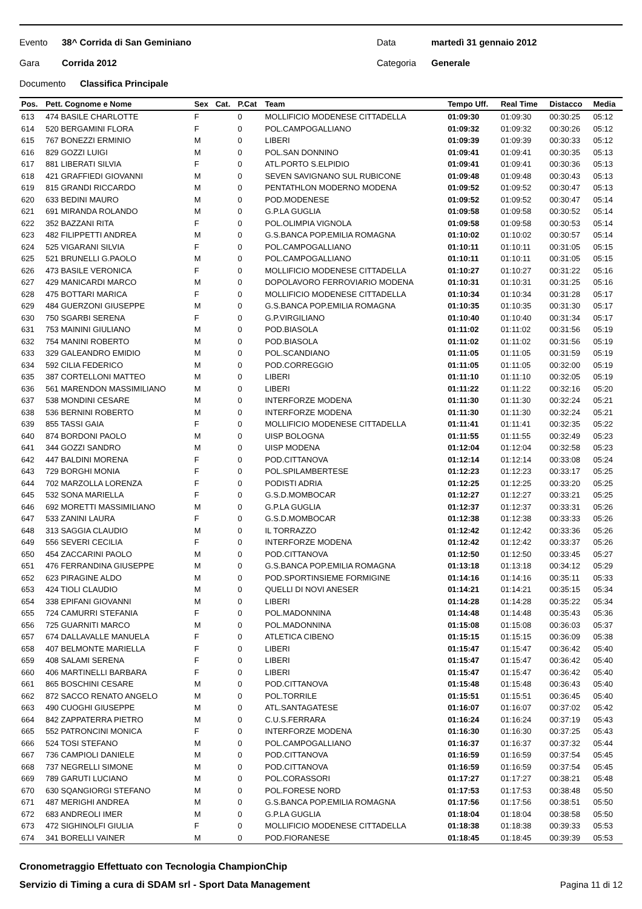Evento 38^ Corrida di San Geminiano Data martedì 31 gennaio 2012
Gara Corrida 2012 Categoria Generale
Documento Classifica Principale
| Pos. | Pett. Cognome e Nome | Sex | Cat. | P.Cat | Team | Tempo Uff. | Real Time | Distacco | Media |
| --- | --- | --- | --- | --- | --- | --- | --- | --- | --- |
| 613 | 474 BASILE CHARLOTTE | F | | 0 | MOLLIFICIO MODENESE CITTADELLA | 01:09:30 | 01:09:30 | 00:30:25 | 05:12 |
| 614 | 520 BERGAMINI FLORA | F | | 0 | POL.CAMPOGALLIANO | 01:09:32 | 01:09:32 | 00:30:26 | 05:12 |
| 615 | 767 BONEZZI ERMINIO | M | | 0 | LIBERI | 01:09:39 | 01:09:39 | 00:30:33 | 05:12 |
| 616 | 829 GOZZI LUIGI | M | | 0 | POL.SAN DONNINO | 01:09:41 | 01:09:41 | 00:30:35 | 05:13 |
| 617 | 881 LIBERATI SILVIA | F | | 0 | ATL.PORTO S.ELPIDIO | 01:09:41 | 01:09:41 | 00:30:36 | 05:13 |
| 618 | 421 GRAFFIEDI GIOVANNI | M | | 0 | SEVEN SAVIGNANO SUL RUBICONE | 01:09:48 | 01:09:48 | 00:30:43 | 05:13 |
| 619 | 815 GRANDI RICCARDO | M | | 0 | PENTATHLON MODERNO MODENA | 01:09:52 | 01:09:52 | 00:30:47 | 05:13 |
| 620 | 633 BEDINI MAURO | M | | 0 | POD.MODENESE | 01:09:52 | 01:09:52 | 00:30:47 | 05:14 |
| 621 | 691 MIRANDA ROLANDO | M | | 0 | G.P.LA GUGLIA | 01:09:58 | 01:09:58 | 00:30:52 | 05:14 |
| 622 | 352 BAZZANI RITA | F | | 0 | POL.OLIMPIA VIGNOLA | 01:09:58 | 01:09:58 | 00:30:53 | 05:14 |
| 623 | 482 FILIPPETTI ANDREA | M | | 0 | G.S.BANCA POP.EMILIA ROMAGNA | 01:10:02 | 01:10:02 | 00:30:57 | 05:14 |
| 624 | 525 VIGARANI SILVIA | F | | 0 | POL.CAMPOGALLIANO | 01:10:11 | 01:10:11 | 00:31:05 | 05:15 |
| 625 | 521 BRUNELLI G.PAOLO | M | | 0 | POL.CAMPOGALLIANO | 01:10:11 | 01:10:11 | 00:31:05 | 05:15 |
| 626 | 473 BASILE VERONICA | F | | 0 | MOLLIFICIO MODENESE CITTADELLA | 01:10:27 | 01:10:27 | 00:31:22 | 05:16 |
| 627 | 429 MANICARDI MARCO | M | | 0 | DOPOLAVORO FERROVIARIO MODENA | 01:10:31 | 01:10:31 | 00:31:25 | 05:16 |
| 628 | 475 BOTTARI MARICA | F | | 0 | MOLLIFICIO MODENESE CITTADELLA | 01:10:34 | 01:10:34 | 00:31:28 | 05:17 |
| 629 | 484 GUERZONI GIUSEPPE | M | | 0 | G.S.BANCA POP.EMILIA ROMAGNA | 01:10:35 | 01:10:35 | 00:31:30 | 05:17 |
| 630 | 750 SGARBI SERENA | F | | 0 | G.P.VIRGILIANO | 01:10:40 | 01:10:40 | 00:31:34 | 05:17 |
| 631 | 753 MAININI GIULIANO | M | | 0 | POD.BIASOLA | 01:11:02 | 01:11:02 | 00:31:56 | 05:19 |
| 632 | 754 MANINI ROBERTO | M | | 0 | POD.BIASOLA | 01:11:02 | 01:11:02 | 00:31:56 | 05:19 |
| 633 | 329 GALEANDRO EMIDIO | M | | 0 | POL.SCANDIANO | 01:11:05 | 01:11:05 | 00:31:59 | 05:19 |
| 634 | 592 CILIA FEDERICO | M | | 0 | POD.CORREGGIO | 01:11:05 | 01:11:05 | 00:32:00 | 05:19 |
| 635 | 387 CORTELLONI MATTEO | M | | 0 | LIBERI | 01:11:10 | 01:11:10 | 00:32:05 | 05:19 |
| 636 | 561 MARENDON MASSIMILIANO | M | | 0 | LIBERI | 01:11:22 | 01:11:22 | 00:32:16 | 05:20 |
| 637 | 538 MONDINI CESARE | M | | 0 | INTERFORZE MODENA | 01:11:30 | 01:11:30 | 00:32:24 | 05:21 |
| 638 | 536 BERNINI ROBERTO | M | | 0 | INTERFORZE MODENA | 01:11:30 | 01:11:30 | 00:32:24 | 05:21 |
| 639 | 855 TASSI GAIA | F | | 0 | MOLLIFICIO MODENESE CITTADELLA | 01:11:41 | 01:11:41 | 00:32:35 | 05:22 |
| 640 | 874 BORDONI PAOLO | M | | 0 | UISP BOLOGNA | 01:11:55 | 01:11:55 | 00:32:49 | 05:23 |
| 641 | 344 GOZZI SANDRO | M | | 0 | UISP MODENA | 01:12:04 | 01:12:04 | 00:32:58 | 05:23 |
| 642 | 447 BALDINI MORENA | F | | 0 | POD.CITTANOVA | 01:12:14 | 01:12:14 | 00:33:08 | 05:24 |
| 643 | 729 BORGHI MONIA | F | | 0 | POL.SPILAMBERTESE | 01:12:23 | 01:12:23 | 00:33:17 | 05:25 |
| 644 | 702 MARZOLLA LORENZA | F | | 0 | PODISTI ADRIA | 01:12:25 | 01:12:25 | 00:33:20 | 05:25 |
| 645 | 532 SONA MARIELLA | F | | 0 | G.S.D.MOMBOCAR | 01:12:27 | 01:12:27 | 00:33:21 | 05:25 |
| 646 | 692 MORETTI MASSIMILIANO | M | | 0 | G.P.LA GUGLIA | 01:12:37 | 01:12:37 | 00:33:31 | 05:26 |
| 647 | 533 ZANINI LAURA | F | | 0 | G.S.D.MOMBOCAR | 01:12:38 | 01:12:38 | 00:33:33 | 05:26 |
| 648 | 313 SAGGIA CLAUDIO | M | | 0 | IL TORRAZZO | 01:12:42 | 01:12:42 | 00:33:36 | 05:26 |
| 649 | 556 SEVERI CECILIA | F | | 0 | INTERFORZE MODENA | 01:12:42 | 01:12:42 | 00:33:37 | 05:26 |
| 650 | 454 ZACCARINI PAOLO | M | | 0 | POD.CITTANOVA | 01:12:50 | 01:12:50 | 00:33:45 | 05:27 |
| 651 | 476 FERRANDINA GIUSEPPE | M | | 0 | G.S.BANCA POP.EMILIA ROMAGNA | 01:13:18 | 01:13:18 | 00:34:12 | 05:29 |
| 652 | 623 PIRAGINE ALDO | M | | 0 | POD.SPORTINSIEME FORMIGINE | 01:14:16 | 01:14:16 | 00:35:11 | 05:33 |
| 653 | 424 TIOLI CLAUDIO | M | | 0 | QUELLI DI NOVI ANESER | 01:14:21 | 01:14:21 | 00:35:15 | 05:34 |
| 654 | 338 EPIFANI GIOVANNI | M | | 0 | LIBERI | 01:14:28 | 01:14:28 | 00:35:22 | 05:34 |
| 655 | 724 CAMURRI STEFANIA | F | | 0 | POL.MADONNINA | 01:14:48 | 01:14:48 | 00:35:43 | 05:36 |
| 656 | 725 GUARNITI MARCO | M | | 0 | POL.MADONNINA | 01:15:08 | 01:15:08 | 00:36:03 | 05:37 |
| 657 | 674 DALLAVALLE MANUELA | F | | 0 | ATLETICA CIBENO | 01:15:15 | 01:15:15 | 00:36:09 | 05:38 |
| 658 | 407 BELMONTE MARIELLA | F | | 0 | LIBERI | 01:15:47 | 01:15:47 | 00:36:42 | 05:40 |
| 659 | 408 SALAMI SERENA | F | | 0 | LIBERI | 01:15:47 | 01:15:47 | 00:36:42 | 05:40 |
| 660 | 406 MARTINELLI BARBARA | F | | 0 | LIBERI | 01:15:47 | 01:15:47 | 00:36:42 | 05:40 |
| 661 | 865 BOSCHINI CESARE | M | | 0 | POD.CITTANOVA | 01:15:48 | 01:15:48 | 00:36:43 | 05:40 |
| 662 | 872 SACCO RENATO ANGELO | M | | 0 | POL.TORRILE | 01:15:51 | 01:15:51 | 00:36:45 | 05:40 |
| 663 | 490 CUOGHI GIUSEPPE | M | | 0 | ATL.SANTAGATESE | 01:16:07 | 01:16:07 | 00:37:02 | 05:42 |
| 664 | 842 ZAPPATERRA PIETRO | M | | 0 | C.U.S.FERRARA | 01:16:24 | 01:16:24 | 00:37:19 | 05:43 |
| 665 | 552 PATRONCINI MONICA | F | | 0 | INTERFORZE MODENA | 01:16:30 | 01:16:30 | 00:37:25 | 05:43 |
| 666 | 524 TOSI STEFANO | M | | 0 | POL.CAMPOGALLIANO | 01:16:37 | 01:16:37 | 00:37:32 | 05:44 |
| 667 | 736 CAMPIOLI DANIELE | M | | 0 | POD.CITTANOVA | 01:16:59 | 01:16:59 | 00:37:54 | 05:45 |
| 668 | 737 NEGRELLI SIMONE | M | | 0 | POD.CITTANOVA | 01:16:59 | 01:16:59 | 00:37:54 | 05:45 |
| 669 | 789 GARUTI LUCIANO | M | | 0 | POL.CORASSORI | 01:17:27 | 01:17:27 | 00:38:21 | 05:48 |
| 670 | 630 SQANGIORGI STEFANO | M | | 0 | POL.FORESE NORD | 01:17:53 | 01:17:53 | 00:38:48 | 05:50 |
| 671 | 487 MERIGHI ANDREA | M | | 0 | G.S.BANCA POP.EMILIA ROMAGNA | 01:17:56 | 01:17:56 | 00:38:51 | 05:50 |
| 672 | 683 ANDREOLI IMER | M | | 0 | G.P.LA GUGLIA | 01:18:04 | 01:18:04 | 00:38:58 | 05:50 |
| 673 | 472 SIGHINOLFI GIULIA | F | | 0 | MOLLIFICIO MODENESE CITTADELLA | 01:18:38 | 01:18:38 | 00:39:33 | 05:53 |
| 674 | 341 BORELLI VAINER | M | | 0 | POD.FIORANESE | 01:18:45 | 01:18:45 | 00:39:39 | 05:53 |
Cronometraggio Effettuato con Tecnologia ChampionChip
Servizio di Timing a cura di SDAM srl - Sport Data Management Pagina 11 di 12